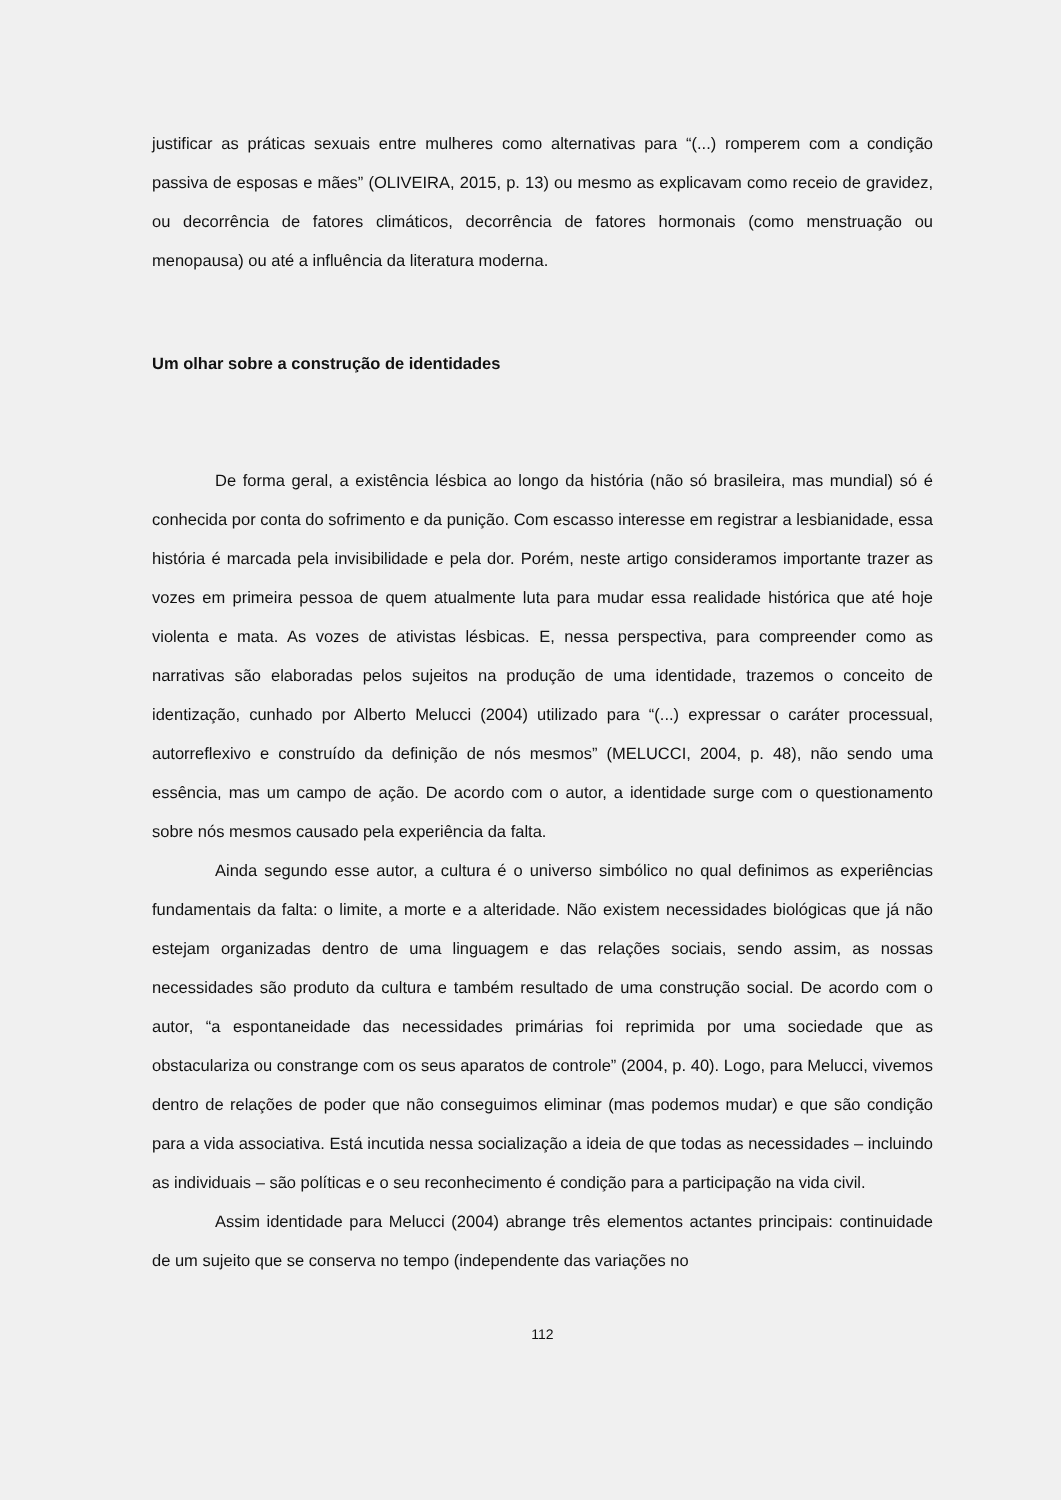justificar as práticas sexuais entre mulheres como alternativas para “(...) romperem com a condição passiva de esposas e mães” (OLIVEIRA, 2015, p. 13) ou mesmo as explicavam como receio de gravidez, ou decorrência de fatores climáticos, decorrência de fatores hormonais (como menstruação ou menopausa) ou até a influência da literatura moderna.
Um olhar sobre a construção de identidades
De forma geral, a existência lésbica ao longo da história (não só brasileira, mas mundial) só é conhecida por conta do sofrimento e da punição. Com escasso interesse em registrar a lesbianidade, essa história é marcada pela invisibilidade e pela dor. Porém, neste artigo consideramos importante trazer as vozes em primeira pessoa de quem atualmente luta para mudar essa realidade histórica que até hoje violenta e mata. As vozes de ativistas lésbicas. E, nessa perspectiva, para compreender como as narrativas são elaboradas pelos sujeitos na produção de uma identidade, trazemos o conceito de identização, cunhado por Alberto Melucci (2004) utilizado para “(...) expressar o caráter processual, autorreflexivo e construído da definição de nós mesmos” (MELUCCI, 2004, p. 48), não sendo uma essência, mas um campo de ação. De acordo com o autor, a identidade surge com o questionamento sobre nós mesmos causado pela experiência da falta.
Ainda segundo esse autor, a cultura é o universo simbólico no qual definimos as experiências fundamentais da falta: o limite, a morte e a alteridade. Não existem necessidades biológicas que já não estejam organizadas dentro de uma linguagem e das relações sociais, sendo assim, as nossas necessidades são produto da cultura e também resultado de uma construção social. De acordo com o autor, “a espontaneidade das necessidades primárias foi reprimida por uma sociedade que as obstaculariza ou constrange com os seus aparatos de controle” (2004, p. 40). Logo, para Melucci, vivemos dentro de relações de poder que não conseguimos eliminar (mas podemos mudar) e que são condição para a vida associativa. Está incutida nessa socialização a ideia de que todas as necessidades – incluindo as individuais – são políticas e o seu reconhecimento é condição para a participação na vida civil.
Assim identidade para Melucci (2004) abrange três elementos actantes principais: continuidade de um sujeito que se conserva no tempo (independente das variações no
112